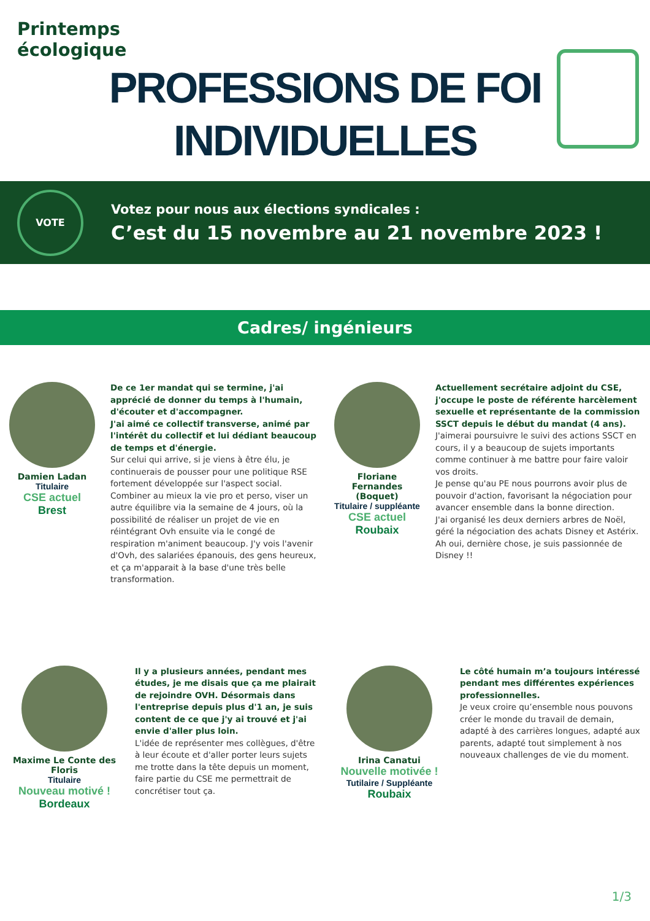Printemps
écologique
PROFESSIONS DE FOI
INDIVIDUELLES
VOTE
Votez pour nous aux élections syndicales :
C’est du 15 novembre au 21 novembre 2023 !
Cadres/ ingénieurs
Damien Ladan
Titulaire
CSE actuel
Brest
De ce 1er mandat qui se termine, j'ai apprécié de donner du temps à l'humain, d'écouter et d'accompagner.
J'ai aimé ce collectif transverse, animé par l'intérêt du collectif et lui dédiant beaucoup de temps et d'énergie.
Sur celui qui arrive, si je viens à être élu, je continuerais de pousser pour une politique RSE fortement développée sur l'aspect social. Combiner au mieux la vie pro et perso, viser un autre équilibre via la semaine de 4 jours, où la possibilité de réaliser un projet de vie en réintégrant Ovh ensuite via le congé de respiration m'animent beaucoup. J'y vois l'avenir d'Ovh, des salariées épanouis, des gens heureux, et ça m'apparait à la base d'une très belle transformation.
Floriane Fernandes (Boquet)
Titulaire / suppléante
CSE actuel
Roubaix
Actuellement secrétaire adjoint du CSE, j'occupe le poste de référente harcèlement sexuelle et représentante de la commission SSCT depuis le début du mandat (4 ans).
J'aimerai poursuivre le suivi des actions SSCT en cours, il y a beaucoup de sujets importants comme continuer à me battre pour faire valoir vos droits.
Je pense qu'au PE nous pourrons avoir plus de pouvoir d'action, favorisant la négociation pour avancer ensemble dans la bonne direction.
J'ai organisé les deux derniers arbres de Noël, géré la négociation des achats Disney et Astérix.
Ah oui, dernière chose, je suis passionnée de Disney !!
Maxime Le Conte des Floris
Titulaire
Nouveau motivé !
Bordeaux
Il y a plusieurs années, pendant mes études, je me disais que ça me plairait de rejoindre OVH. Désormais dans l'entreprise depuis plus d'1 an, je suis content de ce que j'y ai trouvé et j'ai envie d'aller plus loin.
L'idée de représenter mes collègues, d'être à leur écoute et d'aller porter leurs sujets me trotte dans la tête depuis un moment, faire partie du CSE me permettrait de concrétiser tout ça.
Irina Canatui
Nouvelle motivée !
Tutilaire / Suppléante
Roubaix
Le côté humain m’a toujours intéressé pendant mes différentes expériences professionnelles.
Je veux croire qu’ensemble nous pouvons créer le monde du travail de demain, adapté à des carrières longues, adapté aux parents, adapté tout simplement à nos nouveaux challenges de vie du moment.
1/3